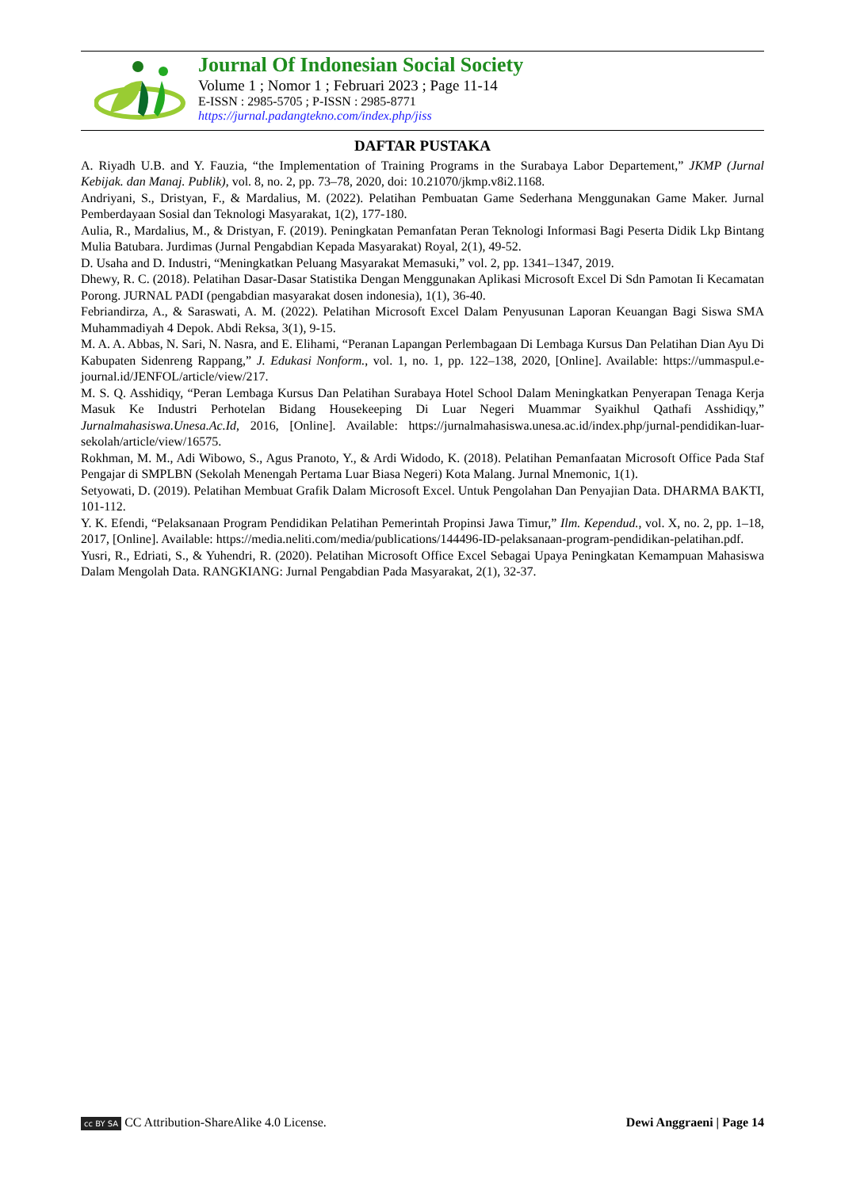Journal Of Indonesian Social Society
Volume 1 ; Nomor 1 ; Februari 2023 ; Page 11-14
E-ISSN : 2985-5705 ; P-ISSN : 2985-8771
https://jurnal.padangtekno.com/index.php/jiss
DAFTAR PUSTAKA
A. Riyadh U.B. and Y. Fauzia, “the Implementation of Training Programs in the Surabaya Labor Departement,” JKMP (Jurnal Kebijak. dan Manaj. Publik), vol. 8, no. 2, pp. 73–78, 2020, doi: 10.21070/jkmp.v8i2.1168.
Andriyani, S., Dristyan, F., & Mardalius, M. (2022). Pelatihan Pembuatan Game Sederhana Menggunakan Game Maker. Jurnal Pemberdayaan Sosial dan Teknologi Masyarakat, 1(2), 177-180.
Aulia, R., Mardalius, M., & Dristyan, F. (2019). Peningkatan Pemanfatan Peran Teknologi Informasi Bagi Peserta Didik Lkp Bintang Mulia Batubara. Jurdimas (Jurnal Pengabdian Kepada Masyarakat) Royal, 2(1), 49-52.
D. Usaha and D. Industri, “Meningkatkan Peluang Masyarakat Memasuki,” vol. 2, pp. 1341–1347, 2019.
Dhewy, R. C. (2018). Pelatihan Dasar-Dasar Statistika Dengan Menggunakan Aplikasi Microsoft Excel Di Sdn Pamotan Ii Kecamatan Porong. JURNAL PADI (pengabdian masyarakat dosen indonesia), 1(1), 36-40.
Febriandirza, A., & Saraswati, A. M. (2022). Pelatihan Microsoft Excel Dalam Penyusunan Laporan Keuangan Bagi Siswa SMA Muhammadiyah 4 Depok. Abdi Reksa, 3(1), 9-15.
M. A. A. Abbas, N. Sari, N. Nasra, and E. Elihami, “Peranan Lapangan Perlembagaan Di Lembaga Kursus Dan Pelatihan Dian Ayu Di Kabupaten Sidenreng Rappang,” J. Edukasi Nonform., vol. 1, no. 1, pp. 122–138, 2020, [Online]. Available: https://ummaspul.e-journal.id/JENFOL/article/view/217.
M. S. Q. Asshidiqy, “Peran Lembaga Kursus Dan Pelatihan Surabaya Hotel School Dalam Meningkatkan Penyerapan Tenaga Kerja Masuk Ke Industri Perhotelan Bidang Housekeeping Di Luar Negeri Muammar Syaikhul Qathafi Asshidiqy,” Jurnalmahasiswa.Unesa.Ac.Id, 2016, [Online]. Available: https://jurnalmahasiswa.unesa.ac.id/index.php/jurnal-pendidikan-luar-sekolah/article/view/16575.
Rokhman, M. M., Adi Wibowo, S., Agus Pranoto, Y., & Ardi Widodo, K. (2018). Pelatihan Pemanfaatan Microsoft Office Pada Staf Pengajar di SMPLBN (Sekolah Menengah Pertama Luar Biasa Negeri) Kota Malang. Jurnal Mnemonic, 1(1).
Setyowati, D. (2019). Pelatihan Membuat Grafik Dalam Microsoft Excel. Untuk Pengolahan Dan Penyajian Data. DHARMA BAKTI, 101-112.
Y. K. Efendi, “Pelaksanaan Program Pendidikan Pelatihan Pemerintah Propinsi Jawa Timur,” Ilm. Kependud., vol. X, no. 2, pp. 1–18, 2017, [Online]. Available: https://media.neliti.com/media/publications/144496-ID-pelaksanaan-program-pendidikan-pelatihan.pdf.
Yusri, R., Edriati, S., & Yuhendri, R. (2020). Pelatihan Microsoft Office Excel Sebagai Upaya Peningkatan Kemampuan Mahasiswa Dalam Mengolah Data. RANGKIANG: Jurnal Pengabdian Pada Masyarakat, 2(1), 32-37.
cc BY SA CC Attribution-ShareAlike 4.0 License.
Dewi Anggraeni | Page 14